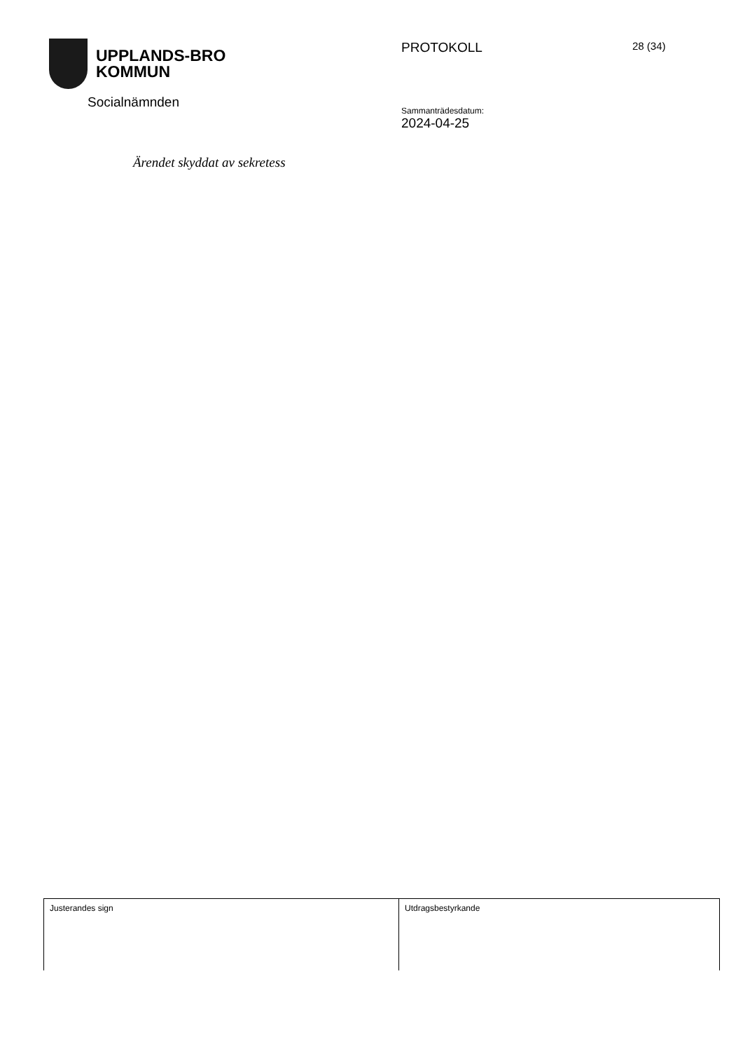UPPLANDS-BRO
KOMMUN
Socialnämnden
PROTOKOLL
Sammanträdesdatum:
2024-04-25
28 (34)
Ärendet skyddat av sekretess
| Justerandes sign | Utdragsbestyrkande |